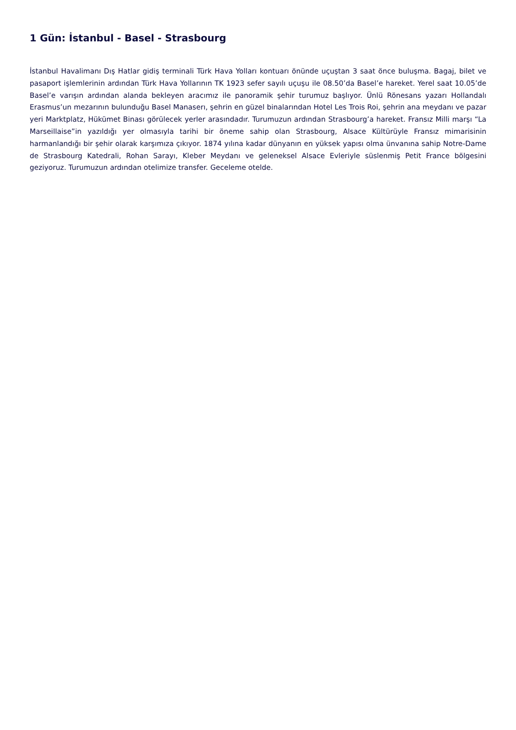1 Gün: İstanbul - Basel - Strasbourg
İstanbul Havalimanı Dış Hatlar gidiş terminali Türk Hava Yolları kontuarı önünde uçuştan 3 saat önce buluşma. Bagaj, bilet ve pasaport işlemlerinin ardından Türk Hava Yollarının TK 1923 sefer sayılı uçuşu ile 08.50’da Basel’e hareket. Yerel saat 10.05’de Basel’e varışın ardından alanda bekleyen aracımız ile panoramik şehir turumuz başlıyor. Ünlü Rönesans yazarı Hollandalı Erasmus’un mezarının bulunduğu Basel Manaserı, şehrin en güzel binalarından Hotel Les Trois Roi, şehrin ana meydanı ve pazar yeri Marktplatz, Hükümet Binası görülecek yerler arasındadır. Turumuzun ardından Strasbourg’a hareket. Fransız Milli marşı “La Marseillaise”in yazıldığı yer olmasıyla tarihi bir öneme sahip olan Strasbourg, Alsace Kültürüyle Fransız mimarisinin harmanlandığı bir şehir olarak karşımıza çıkıyor. 1874 yılına kadar dünyanın en yüksek yapısı olma ünvanına sahip Notre-Dame de Strasbourg Katedrali, Rohan Sarayı, Kleber Meydanı ve geleneksel Alsace Evleriyle süslenmiş Petit France bölgesini geziyoruz. Turumuzun ardından otelimize transfer. Geceleme otelde.